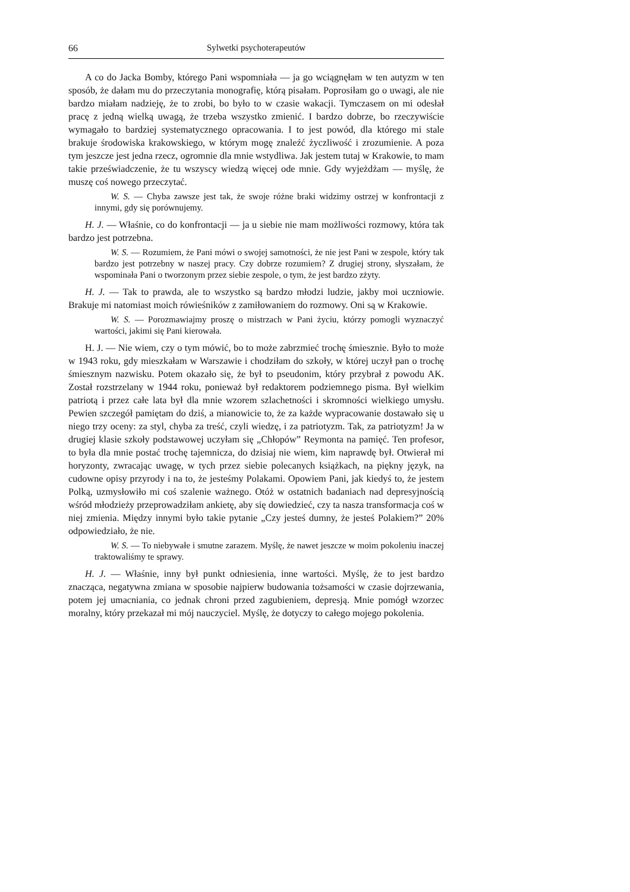66 Sylwetki psychoterapeutów
A co do Jacka Bomby, którego Pani wspomniała — ja go wciągnęłam w ten autyzm w ten sposób, że dałam mu do przeczytania monografię, którą pisałam. Poprosiłam go o uwagi, ale nie bardzo miałam nadzieję, że to zrobi, bo było to w czasie wakacji. Tymczasem on mi odesłał pracę z jedną wielką uwagą, że trzeba wszystko zmienić. I bardzo dobrze, bo rzeczywiście wymagało to bardziej systematycznego opracowania. I to jest powód, dla którego mi stale brakuje środowiska krakowskiego, w którym mogę znaleźć życzliwość i zrozumienie. A poza tym jeszcze jest jedna rzecz, ogromnie dla mnie wstydliwa. Jak jestem tutaj w Krakowie, to mam takie przeświadczenie, że tu wszyscy wiedzą więcej ode mnie. Gdy wyjeżdżam — myślę, że muszę coś nowego przeczytać.
W. S. — Chyba zawsze jest tak, że swoje różne braki widzimy ostrzej w konfrontacji z innymi, gdy się porównujemy.
H. J. — Właśnie, co do konfrontacji — ja u siebie nie mam możliwości rozmowy, która tak bardzo jest potrzebna.
W. S. — Rozumiem, że Pani mówi o swojej samotności, że nie jest Pani w zespole, który tak bardzo jest potrzebny w naszej pracy. Czy dobrze rozumiem? Z drugiej strony, słyszałam, że wspominała Pani o tworzonym przez siebie zespole, o tym, że jest bardzo zżyty.
H. J. — Tak to prawda, ale to wszystko są bardzo młodzi ludzie, jakby moi uczniowie. Brakuje mi natomiast moich rówieśników z zamiłowaniem do rozmowy. Oni są w Krakowie.
W. S. — Porozmawiajmy proszę o mistrzach w Pani życiu, którzy pomogli wyznaczyć wartości, jakimi się Pani kierowała.
H. J. — Nie wiem, czy o tym mówić, bo to może zabrzmieć trochę śmiesznie. Było to może w 1943 roku, gdy mieszkałam w Warszawie i chodziłam do szkoły, w której uczył pan o trochę śmiesznym nazwisku. Potem okazało się, że był to pseudonim, który przybrał z powodu AK. Został rozstrzelany w 1944 roku, ponieważ był redaktorem podziemnego pisma. Był wielkim patriotą i przez całe lata był dla mnie wzorem szlachetności i skromności wielkiego umysłu. Pewien szczegół pamiętam do dziś, a mianowicie to, że za każde wypracowanie dostawało się u niego trzy oceny: za styl, chyba za treść, czyli wiedzę, i za patriotyzm. Tak, za patriotyzm! Ja w drugiej klasie szkoły podstawowej uczyłam się „Chłopów” Reymonta na pamięć. Ten profesor, to była dla mnie postać trochę tajemnicza, do dzisiaj nie wiem, kim naprawdę był. Otwierał mi horyzonty, zwracając uwagę, w tych przez siebie polecanych książkach, na piękny język, na cudowne opisy przyrody i na to, że jesteśmy Polakami. Opowiem Pani, jak kiedyś to, że jestem Polką, uzmysłowiło mi coś szalenie ważnego. Otóż w ostatnich badaniach nad depresyjnością wśród młodzieży przeprowadziłam ankietę, aby się dowiedzieć, czy ta nasza transformacja coś w niej zmienia. Między innymi było takie pytanie „Czy jesteś dumny, że jesteś Polakiem?” 20% odpowiedziało, że nie.
W. S. — To niebywałe i smutne zarazem. Myślę, że nawet jeszcze w moim pokoleniu inaczej traktowaliśmy te sprawy.
H. J. — Właśnie, inny był punkt odniesienia, inne wartości. Myślę, że to jest bardzo znacząca, negatywna zmiana w sposobie najpierw budowania tożsamości w czasie dojrzewania, potem jej umacniania, co jednak chroni przed zagubieniem, depresją. Mnie pomógł wzorzec moralny, który przekazał mi mój nauczyciel. Myślę, że dotyczy to całego mojego pokolenia.